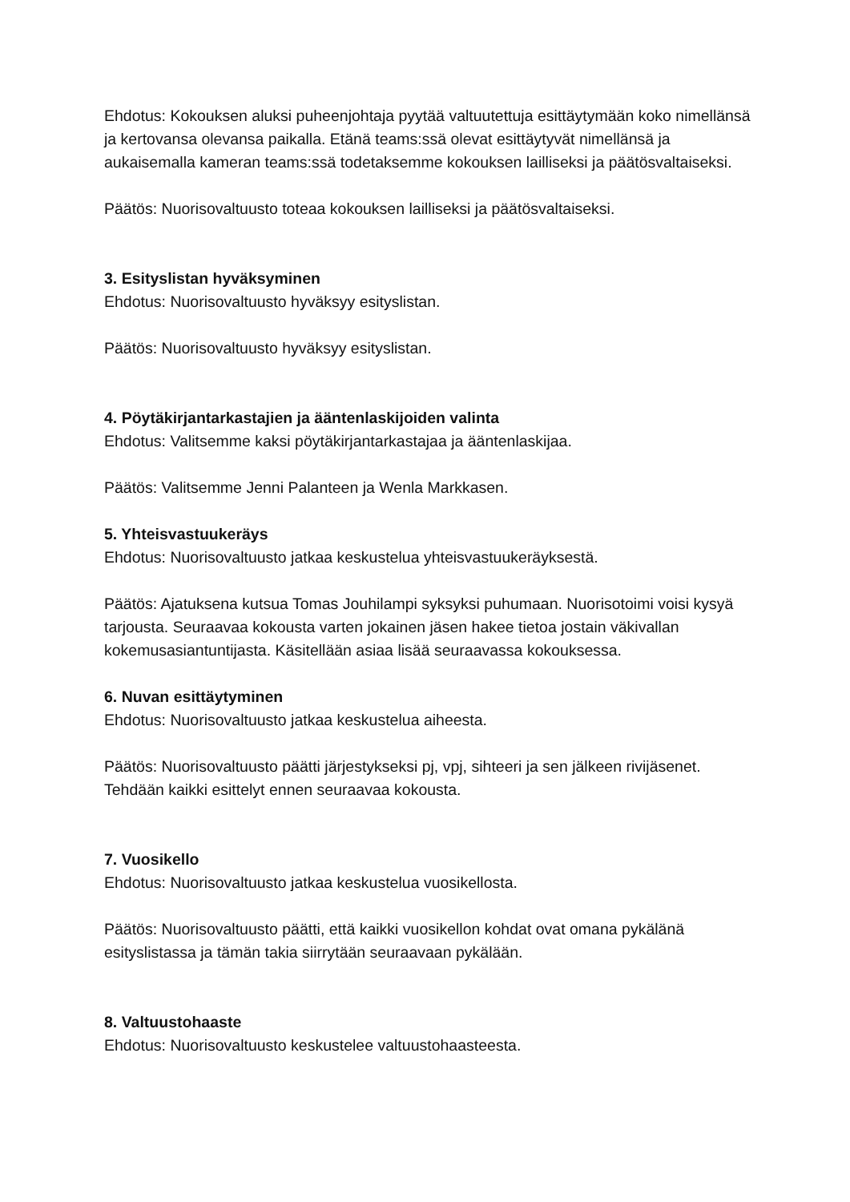Ehdotus: Kokouksen aluksi puheenjohtaja pyytää valtuutettuja esittäytymään koko nimellänsä ja kertovansa olevansa paikalla. Etänä teams:ssä olevat esittäytyvät nimellänsä ja aukaisemalla kameran teams:ssä todetaksemme kokouksen lailliseksi ja päätösvaltaiseksi.
Päätös: Nuorisovaltuusto toteaa kokouksen lailliseksi ja päätösvaltaiseksi.
3. Esityslistan hyväksyminen
Ehdotus: Nuorisovaltuusto hyväksyy esityslistan.
Päätös: Nuorisovaltuusto hyväksyy esityslistan.
4. Pöytäkirjantarkastajien ja ääntenlaskijoiden valinta
Ehdotus: Valitsemme kaksi pöytäkirjantarkastajaa ja ääntenlaskijaa.
Päätös: Valitsemme Jenni Palanteen ja Wenla Markkasen.
5. Yhteisvastuukeräys
Ehdotus: Nuorisovaltuusto jatkaa keskustelua yhteisvastuukeräyksestä.
Päätös: Ajatuksena kutsua Tomas Jouhilampi syksyksi puhumaan. Nuorisotoimi voisi kysyä tarjousta. Seuraavaa kokousta varten jokainen jäsen hakee tietoa jostain väkivallan kokemusasiantuntijasta. Käsitellään asiaa lisää seuraavassa kokouksessa.
6. Nuvan esittäytyminen
Ehdotus: Nuorisovaltuusto jatkaa keskustelua aiheesta.
Päätös: Nuorisovaltuusto päätti järjestykseksi pj, vpj, sihteeri ja sen jälkeen rivijäsenet. Tehdään kaikki esittelyt ennen seuraavaa kokousta.
7. Vuosikello
Ehdotus: Nuorisovaltuusto jatkaa keskustelua vuosikellosta.
Päätös: Nuorisovaltuusto päätti, että kaikki vuosikellon kohdat ovat omana pykälänä esityslistassa ja tämän takia siirrytään seuraavaan pykälään.
8. Valtuustohaaste
Ehdotus: Nuorisovaltuusto keskustelee valtuustohaasteesta.